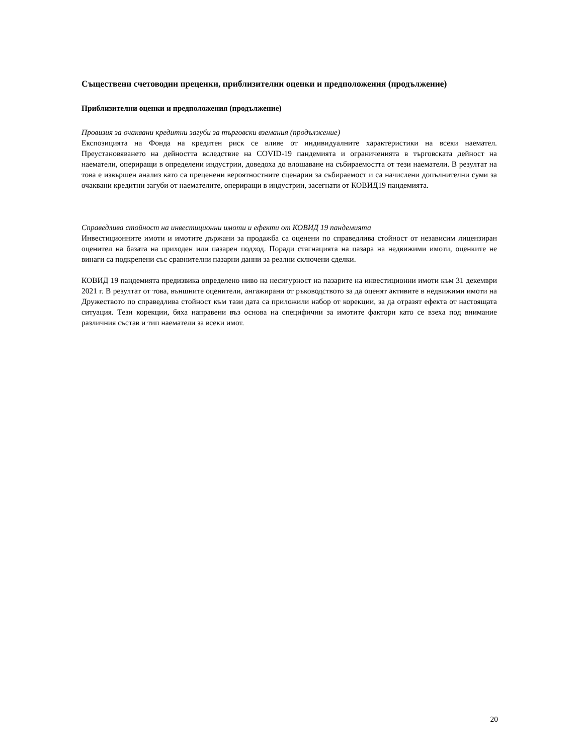Съществени счетоводни преценки, приблизителни оценки и предположения (продължение)
Приблизителни оценки и предположения (продължение)
Провизия за очаквани кредитни загуби за търговски вземания (продължение)
Експозицията на Фонда на кредитен риск се влияе от индивидуалните характеристики на всеки наемател. Преустановяването на дейността вследствие на COVID-19 пандемията и ограниченията в търговската дейност на наематели, опериращи в определени индустрии, доведоха до влошаване на събираемостта от тези наематели. В резултат на това е извършен анализ като са преценени вероятностните сценарии за събираемост и са начислени допълнителни суми за очаквани кредитни загуби от наемателите, опериращи в индустрии, засегнати от КОВИД19 пандемията.
Справедлива стойност на инвестиционни имоти и ефекти от КОВИД 19 пандемията
Инвестиционните имоти и имотите държани за продажба са оценени по справедлива стойност от независим лицензиран оценител на базата на приходен или пазарен подход. Поради стагнацията на пазара на недвижими имоти, оценките не винаги са подкрепени със сравнителни пазарни данни за реални сключени сделки.
КОВИД 19 пандемията предизвика определено ниво на несигурност на пазарите на инвестиционни имоти към 31 декември 2021 г. В резултат от това, външните оценители, ангажирани от ръководството за да оценят активите в недвижими имоти на Дружеството по справедлива стойност към тази дата са приложили набор от корекции, за да отразят ефекта от настоящата ситуация. Тези корекции, бяха направени въз основа на специфични за имотите фактори като се взеха под внимание различния състав и тип наематели за всеки имот.
20